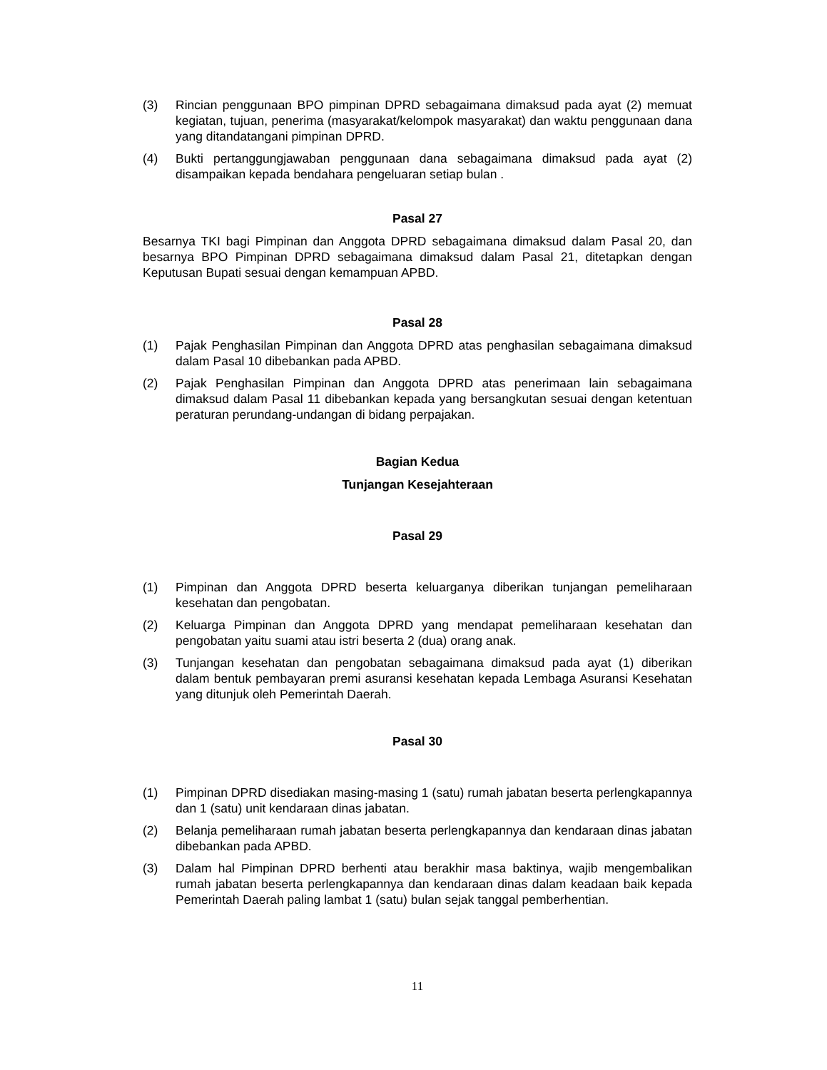(3) Rincian penggunaan BPO pimpinan DPRD sebagaimana dimaksud pada ayat (2) memuat kegiatan, tujuan, penerima (masyarakat/kelompok masyarakat) dan waktu penggunaan dana yang ditandatangani pimpinan DPRD.
(4) Bukti pertanggungjawaban penggunaan dana sebagaimana dimaksud pada ayat (2) disampaikan kepada bendahara pengeluaran setiap bulan .
Pasal 27
Besarnya TKI bagi Pimpinan dan Anggota DPRD sebagaimana dimaksud dalam Pasal 20, dan besarnya BPO Pimpinan DPRD sebagaimana dimaksud dalam Pasal 21, ditetapkan dengan Keputusan Bupati sesuai dengan kemampuan APBD.
Pasal 28
(1) Pajak Penghasilan Pimpinan dan Anggota DPRD atas penghasilan sebagaimana dimaksud dalam Pasal 10 dibebankan pada APBD.
(2) Pajak Penghasilan Pimpinan dan Anggota DPRD atas penerimaan lain sebagaimana dimaksud dalam Pasal 11 dibebankan kepada yang bersangkutan sesuai dengan ketentuan peraturan perundang-undangan di bidang perpajakan.
Bagian Kedua
Tunjangan Kesejahteraan
Pasal 29
(1) Pimpinan dan Anggota DPRD beserta keluarganya diberikan tunjangan pemeliharaan kesehatan dan pengobatan.
(2) Keluarga Pimpinan dan Anggota DPRD yang mendapat pemeliharaan kesehatan dan pengobatan yaitu suami atau istri beserta 2 (dua) orang anak.
(3) Tunjangan kesehatan dan pengobatan sebagaimana dimaksud pada ayat (1) diberikan dalam bentuk pembayaran premi asuransi kesehatan kepada Lembaga Asuransi Kesehatan yang ditunjuk oleh Pemerintah Daerah.
Pasal 30
(1) Pimpinan DPRD disediakan masing-masing 1 (satu) rumah jabatan beserta perlengkapannya dan 1 (satu) unit kendaraan dinas jabatan.
(2) Belanja pemeliharaan rumah jabatan beserta perlengkapannya dan kendaraan dinas jabatan dibebankan pada APBD.
(3) Dalam hal Pimpinan DPRD berhenti atau berakhir masa baktinya, wajib mengembalikan rumah jabatan beserta perlengkapannya dan kendaraan dinas dalam keadaan baik kepada Pemerintah Daerah paling lambat 1 (satu) bulan sejak tanggal pemberhentian.
11